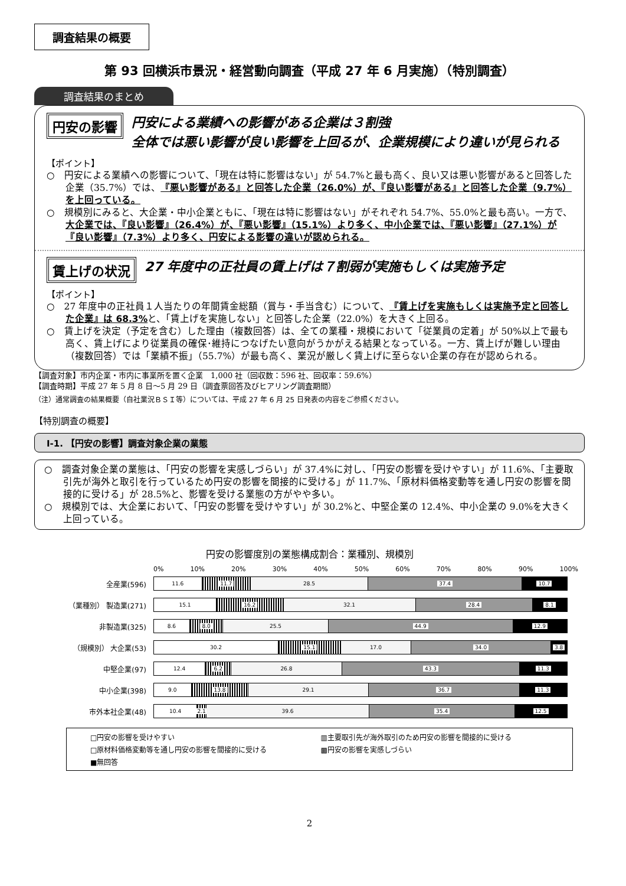調査結果の概要
第 93 回横浜市景況・経営動向調査（平成 27 年 6 月実施）（特別調査）
調査結果のまとめ
円安の影響 円安による業績への影響がある企業は３割強
全体では悪い影響が良い影響を上回るが、企業規模により違いが見られる
【ポイント】
○　円安による業績への影響について、「現在は特に影響はない」が 54.7%と最も高く、良い又は悪い影響があると回答した企業（35.7%）では、『悪い影響がある』と回答した企業（26.0%）が、『良い影響がある』と回答した企業（9.7%）を上回っている。
○　規模別にみると、大企業・中小企業ともに、「現在は特に影響はない」がそれぞれ 54.7%、55.0%と最も高い。一方で、大企業では、『良い影響』（26.4%）が、『悪い影響』（15.1%）より多く、中小企業では、『悪い影響』（27.1%）が『良い影響』（7.3%）より多く、円安による影響の違いが認められる。
賃上げの状況 27 年度中の正社員の賃上げは７割弱が実施もしくは実施予定
【ポイント】
○　27 年度中の正社員１人当たりの年間賃金総額（賞与・手当含む）について、『賃上げを実施もしくは実施予定と回答した企業』は 68.3% と、「賃上げを実施しない」と回答した企業（22.0%）を大きく上回る。
○　賃上げを決定（予定を含む）した理由（複数回答）は、全ての業種・規模において「従業員の定着」が 50%以上で最も高く、賃上げにより従業員の確保･維持につなげたい意向がうかがえる結果となっている。一方、賃上げが難しい理由（複数回答）では「業績不振」（55.7%）が最も高く、業況が厳しく賃上げに至らない企業の存在が認められる。
【調査対象】市内企業・市内に事業所を置く企業　1,000 社（回収数：596 社、回収率：59.6%）
【調査時期】平成 27 年 5 月 8 日～5 月 29 日（調査票回答及びヒアリング調査期間）
（注）通常調査の結果概要（自社業況ＢＳＩ等）については、平成 27 年 6 月 25 日発表の内容をご参照ください。
【特別調査の概要】
Ⅰ-1. 【円安の影響】調査対象企業の業態
○　調査対象企業の業態は、「円安の影響を実感しづらい」が 37.4%に対し、「円安の影響を受けやすい」が 11.6%、「主要取引先が海外と取引を行っているため円安の影響を間接的に受ける」が 11.7%、「原材料価格変動等を通し円安の影響を間接的に受ける」が 28.5%と、影響を受ける業態の方がやや多い。
○　規模別では、大企業において、「円安の影響を受けやすい」が 30.2%と、中堅企業の 12.4%、中小企業の 9.0%を大きく上回っている。
円安の影響度別の業態構成割合：業種別、規模別
0% 10% 20% 30% 40% 50% 60% 70% 80% 90% 100%
全産業(596)
11.6 11.7 28.5 37.4 10.7
（業種別） 製造業(271)
15.1 16.2 32.1 28.4 8.1
非製造業(325)
8.6 8.0 25.5 44.9 12.9
（規模別） 大企業(53)
30.2 15.1 17.0 34.0 3.8
中堅企業(97)
12.4 6.2 26.8 43.3 11.3
中小企業(398)
9.0 13.8 29.1 36.7 11.3
市外本社企業(48)
10.4 2.1 39.6 35.4 12.5
□円安の影響を受けやすい ▥主要取引先が海外取引のため円安の影響を間接的に受ける □原材料価格変動等を通し円安の影響を間接的に受ける ▩円安の影響を実感しづらい ■無回答
2